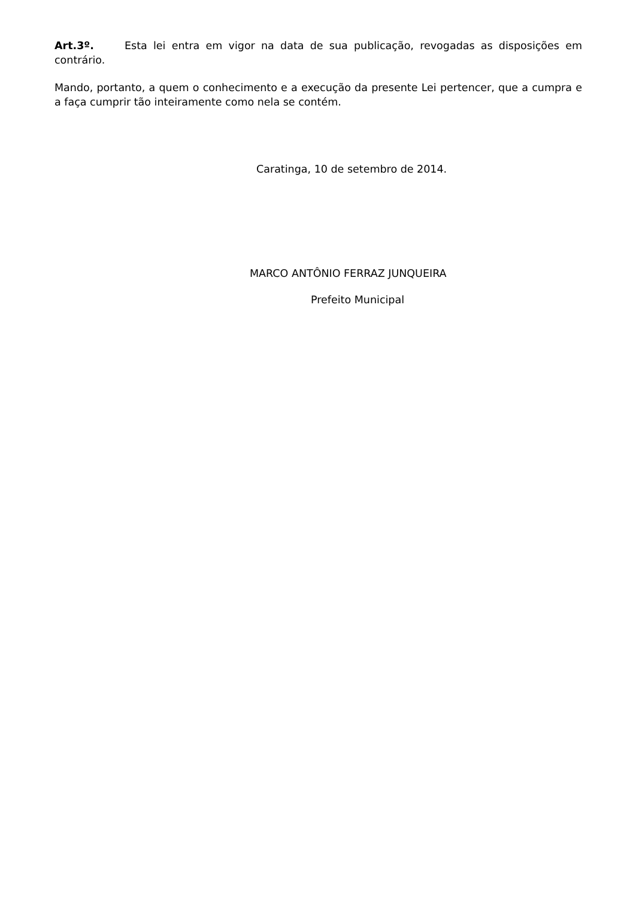Art.3º. Esta lei entra em vigor na data de sua publicação, revogadas as disposições em contrário.
Mando, portanto, a quem o conhecimento e a execução da presente Lei pertencer, que a cumpra e a faça cumprir tão inteiramente como nela se contém.
Caratinga, 10 de setembro de 2014.
MARCO ANTÔNIO FERRAZ JUNQUEIRA
Prefeito Municipal